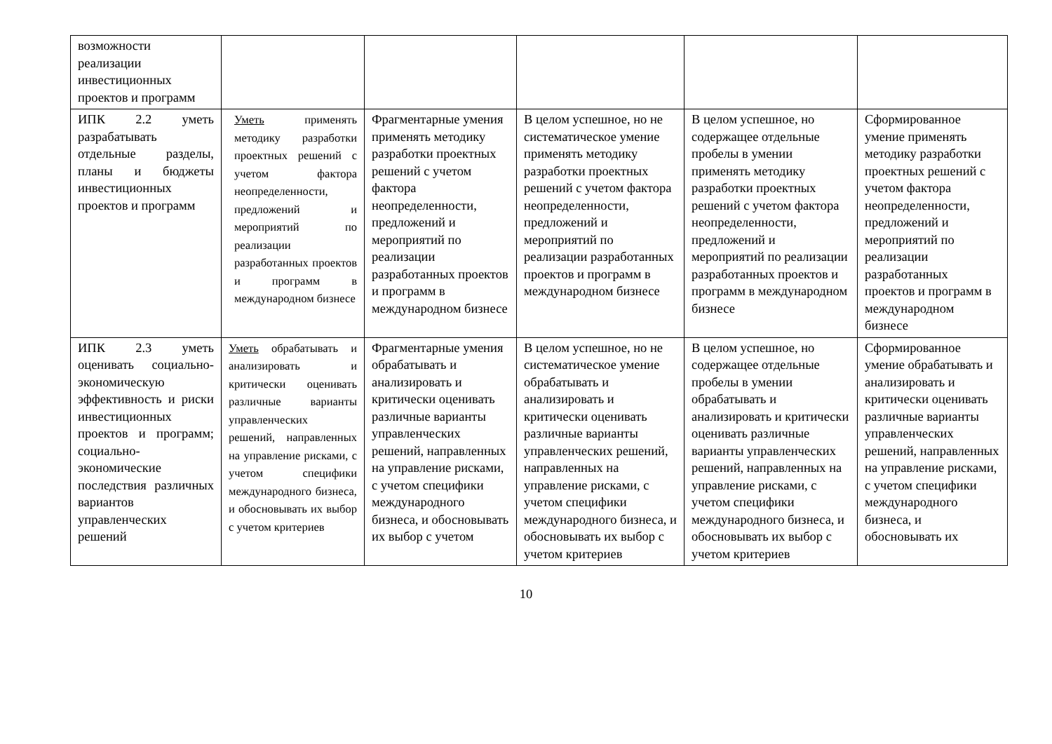| возможности реализации инвестиционных проектов и программ | | | | | |
| ИПК 2.2 уметь разрабатывать отдельные разделы, планы и бюджеты инвестиционных проектов и программ | Уметь применять методику разработки проектных решений с учетом фактора неопределенности, предложений и мероприятий по реализации разработанных проектов и программ в международном бизнесе | Фрагментарные умения применять методику разработки проектных решений с учетом фактора неопределенности, предложений и мероприятий по реализации разработанных проектов и программ в международном бизнесе | В целом успешное, но не систематическое умение применять методику разработки проектных решений с учетом фактора неопределенности, предложений и мероприятий по реализации разработанных проектов и программ в международном бизнесе | В целом успешное, но содержащее отдельные пробелы в умении применять методику разработки проектных решений с учетом фактора неопределенности, предложений и мероприятий по реализации разработанных проектов и программ в международном бизнесе | Сформированное умение применять методику разработки проектных решений с учетом фактора неопределенности, предложений и мероприятий по реализации разработанных проектов и программ в международном бизнесе |
| ИПК 2.3 уметь оценивать социально-экономическую эффективность и риски инвестиционных проектов и программ; социально-экономические последствия различных вариантов управленческих решений | Уметь обрабатывать и анализировать и критически оценивать различные варианты управленческих решений, направленных на управление рисками, с учетом специфики международного бизнеса, и обосновывать их выбор с учетом критериев | Фрагментарные умения обрабатывать и анализировать и критически оценивать различные варианты управленческих решений, направленных на управление рисками, с учетом специфики международного бизнеса, и обосновывать их выбор с учетом | В целом успешное, но не систематическое умение обрабатывать и анализировать и критически оценивать различные варианты управленческих решений, направленных на управление рисками, с учетом специфики международного бизнеса, и обосновывать их выбор с учетом критериев | В целом успешное, но содержащее отдельные пробелы в умении обрабатывать и анализировать и критически оценивать различные варианты управленческих решений, направленных на управление рисками, с учетом специфики международного бизнеса, и обосновывать их выбор с учетом критериев | Сформированное умение обрабатывать и анализировать и критически оценивать различные варианты управленческих решений, направленных на управление рисками, с учетом специфики международного бизнеса, и обосновывать их |
10